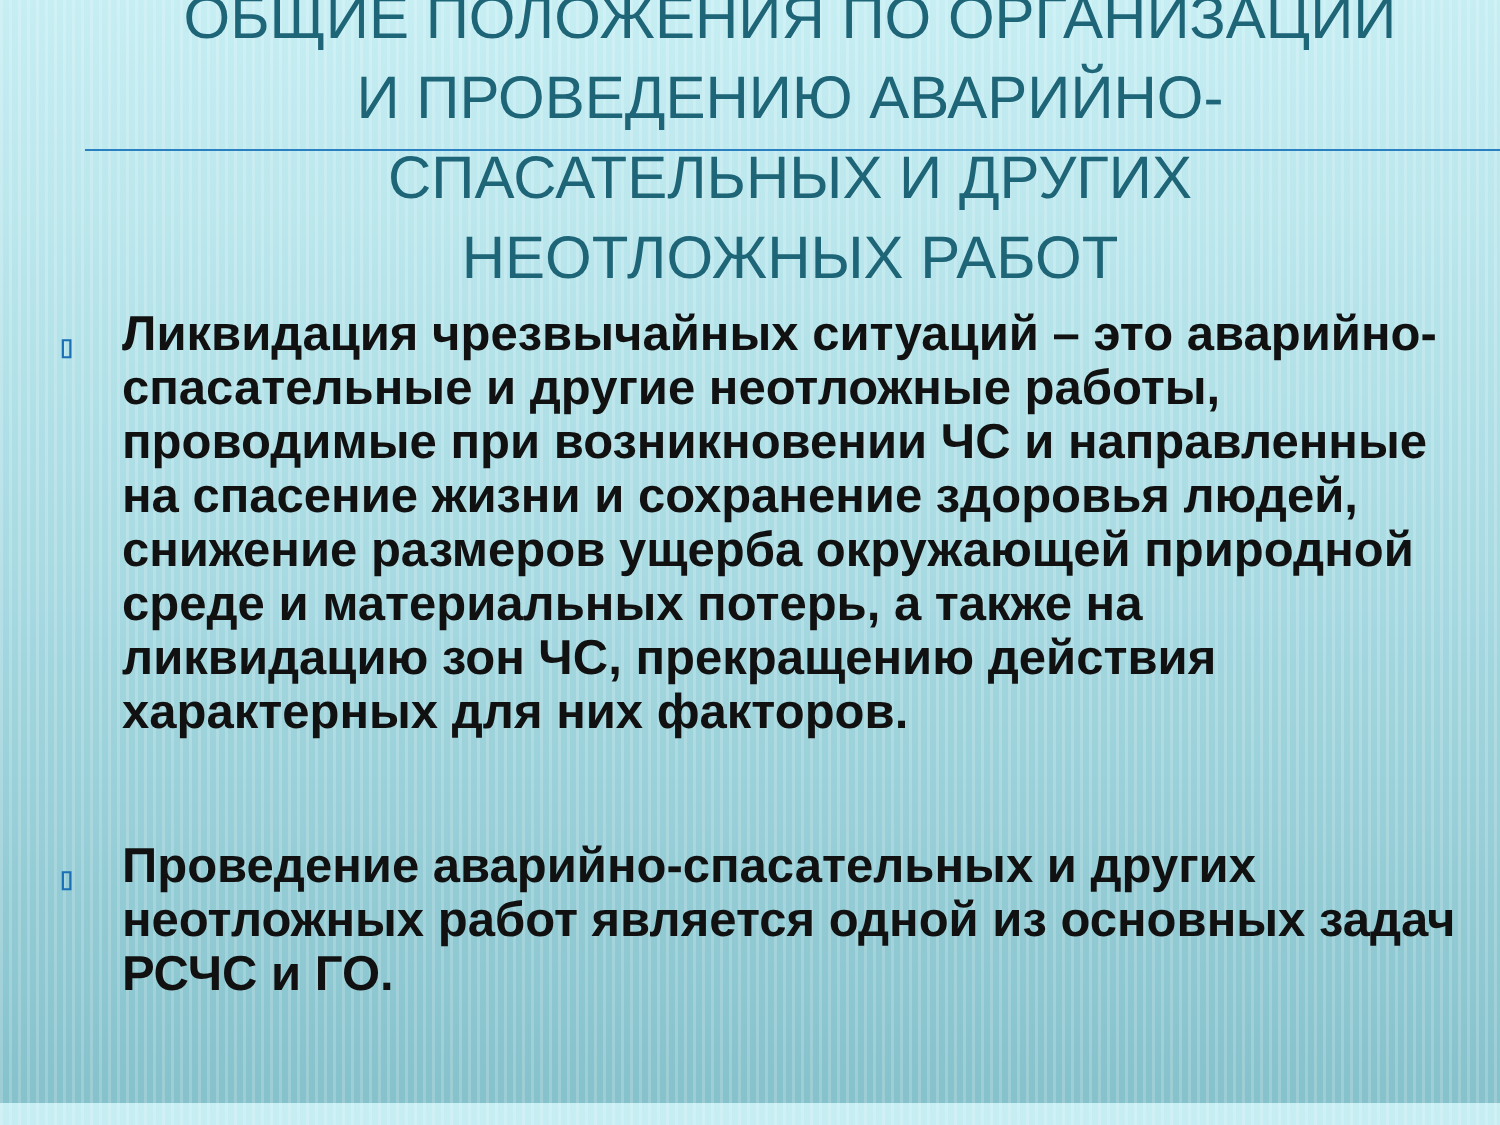ОБЩИЕ ПОЛОЖЕНИЯ ПО ОРГАНИЗАЦИИ
И ПРОВЕДЕНИЮ АВАРИЙНО-
СПАСАТЕЛЬНЫХ И ДРУГИХ
НЕОТЛОЖНЫХ РАБОТ
▯ Ликвидация чрезвычайных ситуаций – это аварийно-спасательные и другие неотложные работы, проводимые при возникновении ЧС и направленные на спасение жизни и сохранение здоровья людей, снижение размеров ущерба окружающей природной среде и материальных потерь, а также на ликвидацию зон ЧС, прекращению действия характерных для них факторов.
▯ Проведение аварийно-спасательных и других неотложных работ является одной из основных задач РСЧС и ГО.